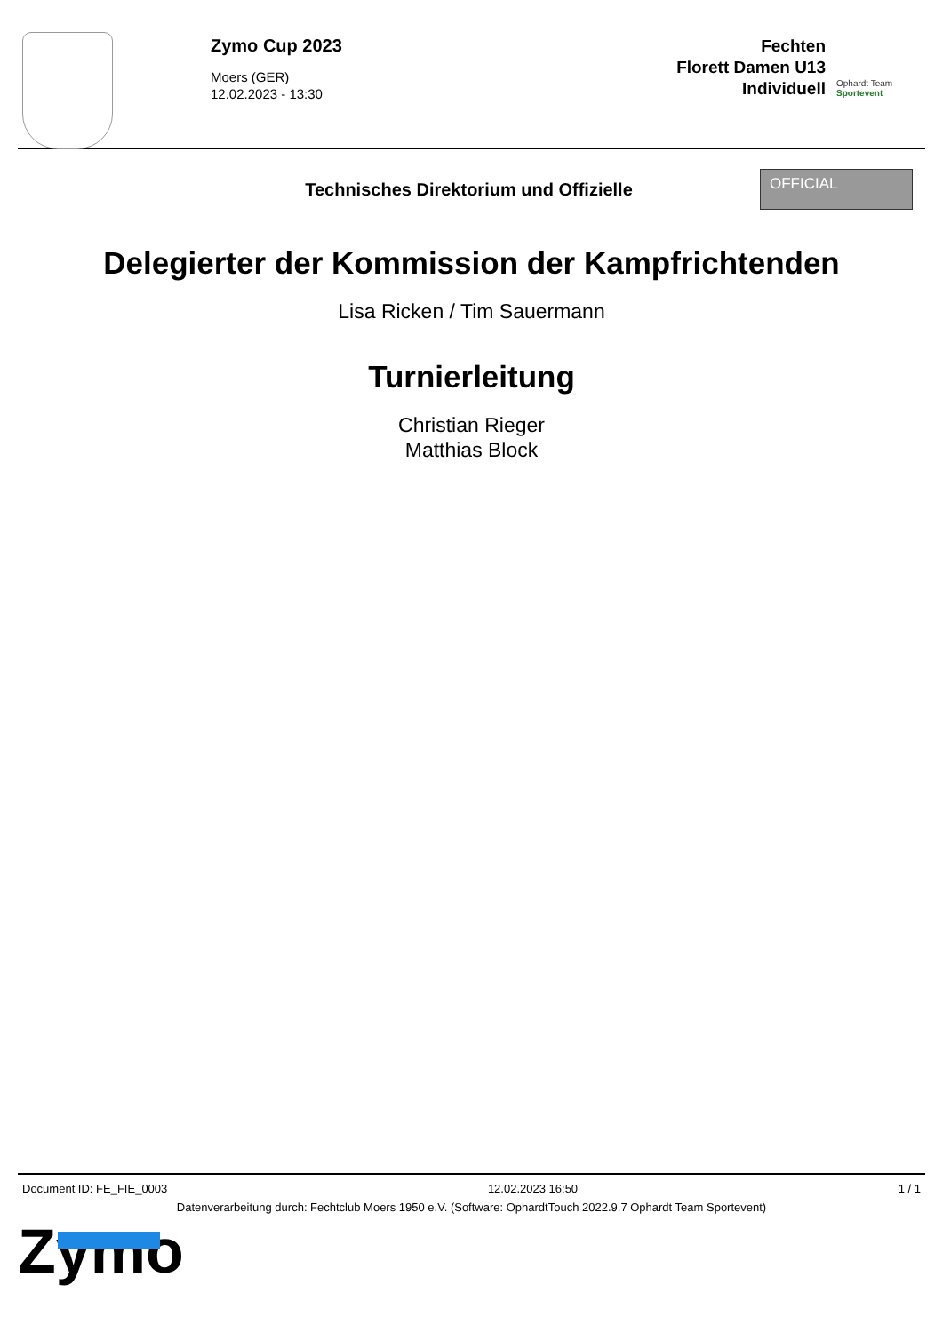Zymo Cup 2023
Moers (GER)
12.02.2023 - 13:30
Fechten
Florett Damen U13
Individuell
Ophardt Team
Sportevent
Technisches Direktorium und Offizielle
OFFICIAL
Delegierter der Kommission der Kampfrichtenden
Lisa Ricken / Tim Sauermann
Turnierleitung
Christian Rieger
Matthias Block
Document ID: FE_FIE_0003 12.02.2023 16:50 1 / 1
Datenverarbeitung durch: Fechtclub Moers 1950 e.V. (Software: OphardtTouch 2022.9.7 Ophardt Team Sportevent)
Zymo